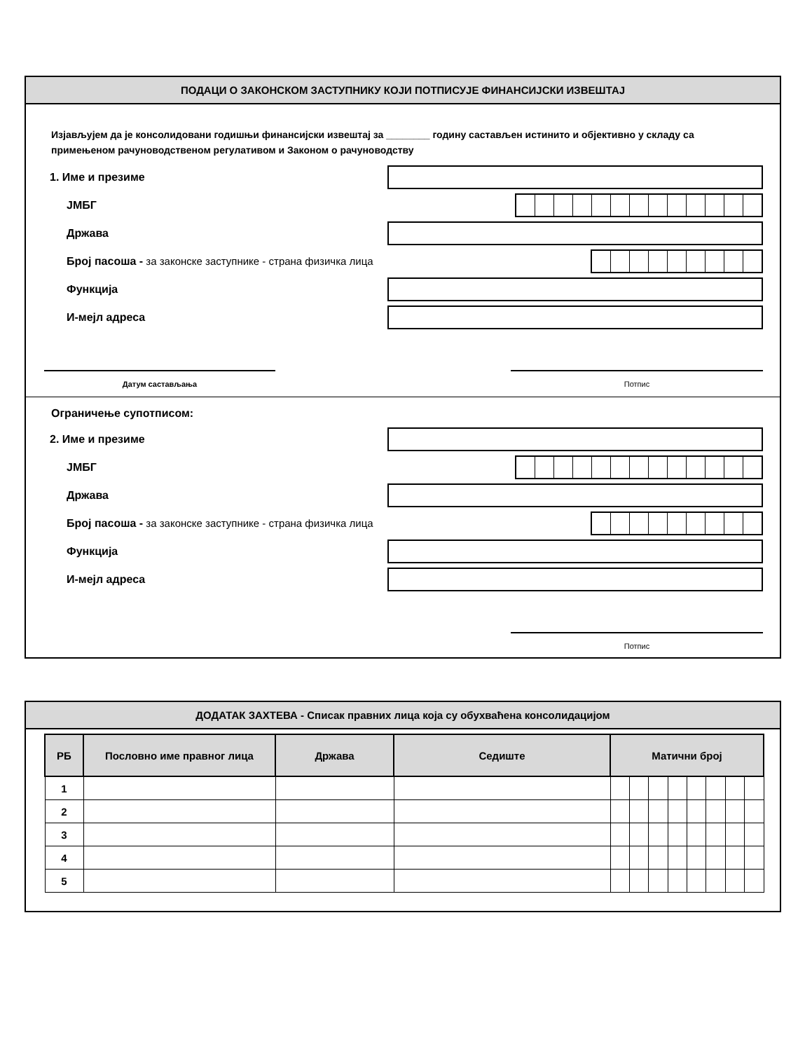ПОДАЦИ О ЗАКОНСКОМ ЗАСТУПНИКУ КОЈИ ПОТПИСУЈЕ ФИНАНСИЈСКИ ИЗВЕШТАЈ
Изјављујем да је консолидовани годишњи финансијски извештај за ________ годину састављен истинито и објективно у складу са примењеном рачуноводственом регулативом и Законом о рачуноводству
1. Име и презиме
ЈМБГ
Држава
Број пасоша - за законске заступнике - страна физичка лица
Функција
И-мејл адреса
Датум састављања Потпис
Ограничење супотписом:
2. Име и презиме
ЈМБГ
Држава
Број пасоша - за законске заступнике - страна физичка лица
Функција
И-мејл адреса
Потпис
ДОДАТАК ЗАХТЕВА - Списак правних лица која су обухваћена консолидацијом
| РБ | Пословно име правног лица | Држава | Седиште | Матични број | | | | | | | |
| --- | --- | --- | --- | --- | --- | --- | --- | --- | --- | --- | --- |
| 1 | | | | | | | | | | | |
| 2 | | | | | | | | | | | |
| 3 | | | | | | | | | | | |
| 4 | | | | | | | | | | | |
| 5 | | | | | | | | | | | |